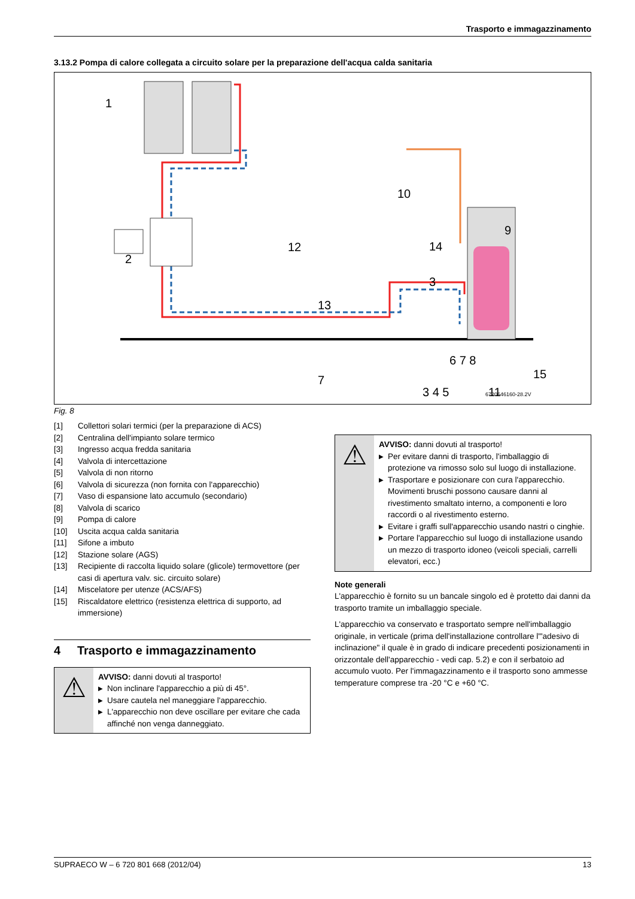Trasporto e immagazzinamento
3.13.2 Pompa di calore collegata a circuito solare per la preparazione dell'acqua calda sanitaria
6720646160-28.2V
1
2
12
13
7
10
9
14
3
6 7 8
15
3 4 5
11
Fig. 8
[1] Collettori solari termici (per la preparazione di ACS)
[2] Centralina dell'impianto solare termico
[3] Ingresso acqua fredda sanitaria
[4] Valvola di intercettazione
[5] Valvola di non ritorno
[6] Valvola di sicurezza (non fornita con l'apparecchio)
[7] Vaso di espansione lato accumulo (secondario)
[8] Valvola di scarico
[9] Pompa di calore
[10] Uscita acqua calda sanitaria
[11] Sifone a imbuto
[12] Stazione solare (AGS)
[13] Recipiente di raccolta liquido solare (glicole) termovettore (per casi di apertura valv. sic. circuito solare)
[14] Miscelatore per utenze (ACS/AFS)
[15] Riscaldatore elettrico (resistenza elettrica di supporto, ad immersione)
4 Trasporto e immagazzinamento
⚠
AVVISO: danni dovuti al trasporto!
▶ Non inclinare l'apparecchio a più di 45°.
▶ Usare cautela nel maneggiare l'apparecchio.
▶ L'apparecchio non deve oscillare per evitare che cada affinché non venga danneggiato.
⚠
AVVISO: danni dovuti al trasporto!
▶ Per evitare danni di trasporto, l'imballaggio di protezione va rimosso solo sul luogo di installazione.
▶ Trasportare e posizionare con cura l'apparecchio. Movimenti bruschi possono causare danni al rivestimento smaltato interno, a componenti e loro raccordi o al rivestimento esterno.
▶ Evitare i graffi sull'apparecchio usando nastri o cinghie.
▶ Portare l'apparecchio sul luogo di installazione usando un mezzo di trasporto idoneo (veicoli speciali, carrelli elevatori, ecc.)
Note generali
L'apparecchio è fornito su un bancale singolo ed è protetto dai danni da trasporto tramite un imballaggio speciale.
L'apparecchio va conservato e trasportato sempre nell'imballaggio originale, in verticale (prima dell'installazione controllare l'"adesivo di inclinazione" il quale è in grado di indicare precedenti posizionamenti in orizzontale dell'apparecchio - vedi cap. 5.2) e con il serbatoio ad accumulo vuoto. Per l'immagazzinamento e il trasporto sono ammesse temperature comprese tra -20 °C e +60 °C.
SUPRAECO W – 6 720 801 668 (2012/04) 13